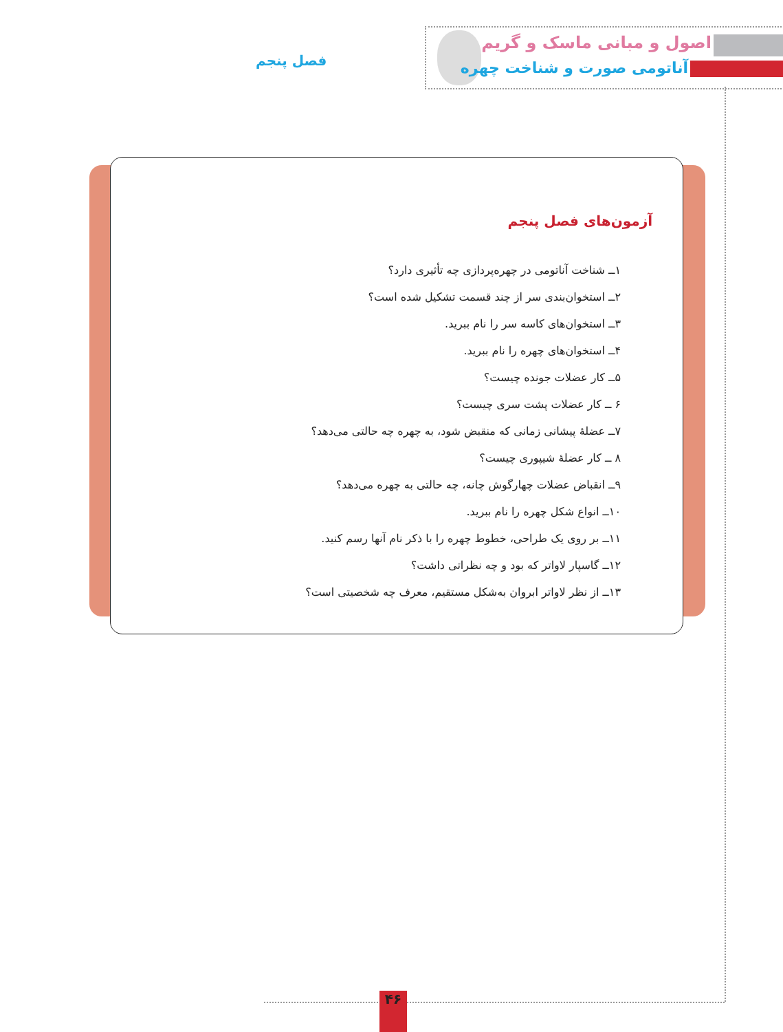اصول و مبانی ماسک و گریم
آناتومی صورت و شناخت چهره فصل پنجم
آزمون‌های فصل پنجم
۱ــ شناخت آناتومی در چهره‌پردازی چه تأثیری دارد؟
۲ــ استخوان‌بندی سر از چند قسمت تشکیل شده است؟
۳ــ استخوان‌های کاسه سر را نام ببرید.
۴ــ استخوان‌های چهره را نام ببرید.
۵ــ کار عضلات جونده چیست؟
۶ ــ کار عضلات پشت سری چیست؟
۷ــ عضلهٔ پیشانی زمانی که منقبض شود، به چهره چه حالتی می‌دهد؟
۸ ــ کار عضلهٔ شیپوری چیست؟
۹ــ انقباض عضلات چهارگوش چانه، چه حالتی به چهره می‌دهد؟
۱۰ــ انواع شکل چهره را نام ببرید.
۱۱ــ بر روی یک طراحی، خطوط چهره را با ذکر نام آنها رسم کنید.
۱۲ــ گاسپار لاواتر که بود و چه نظراتی داشت؟
۱۳ــ از نظر لاواتر ابروان به‌شکل مستقیم، معرف چه شخصیتی است؟
۴۶